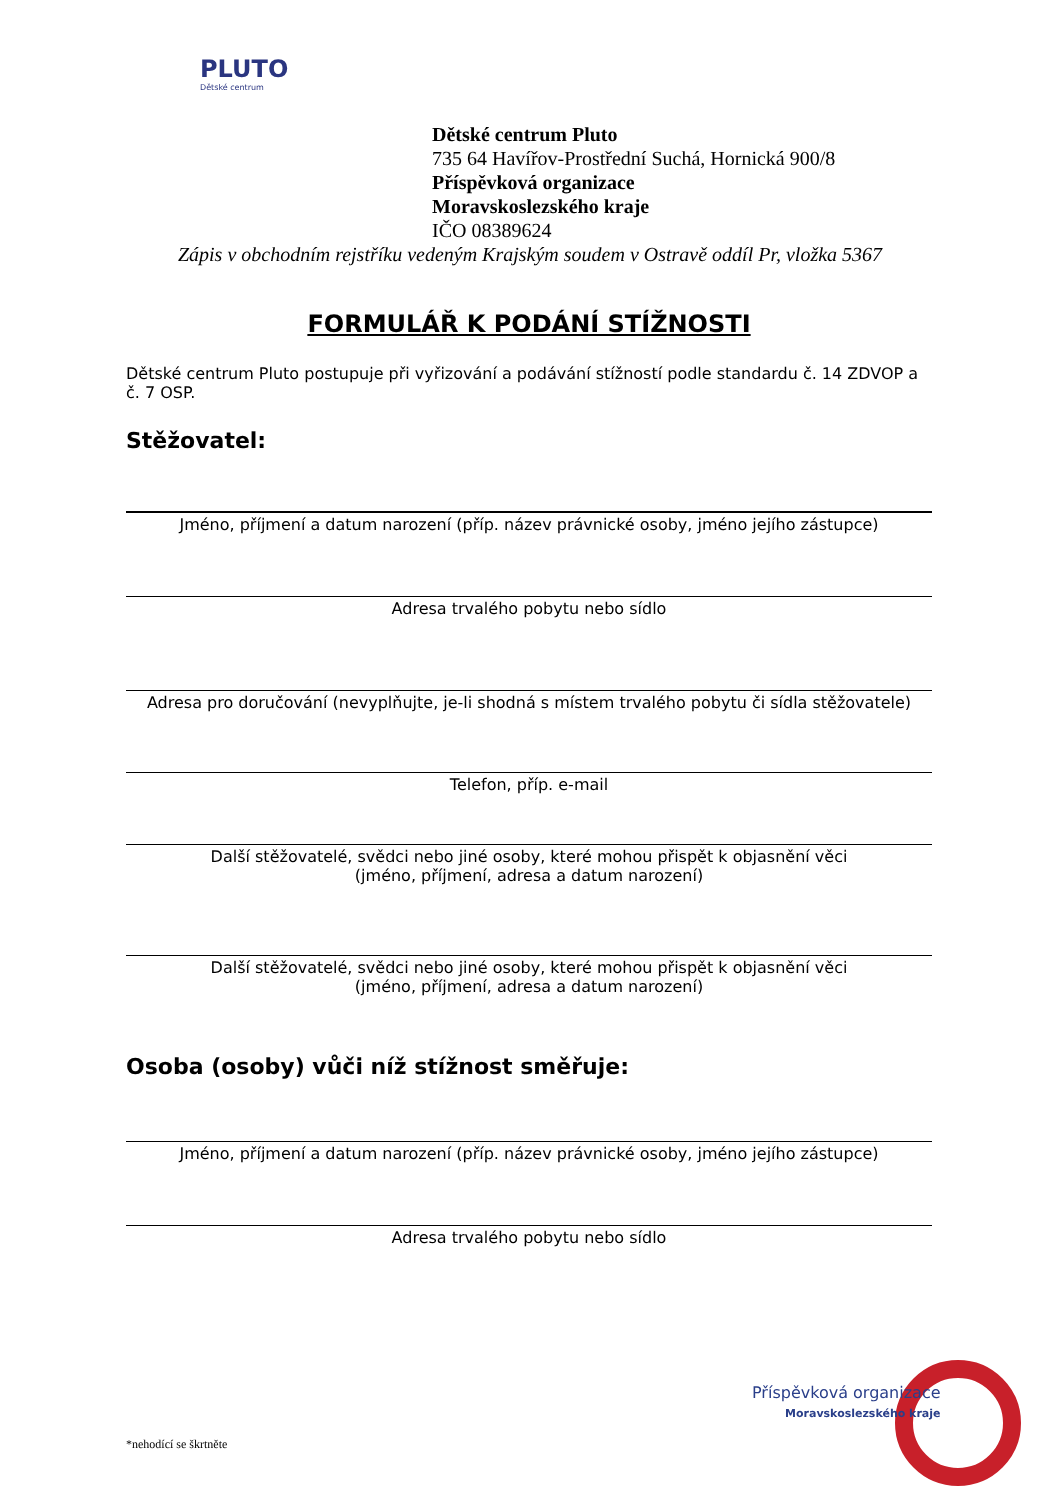PLUTO
Dětské centrum
Dětské centrum Pluto
735 64 Havířov-Prostřední Suchá, Hornická 900/8
Příspěvková organizace
Moravskoslezského kraje
IČO 08389624
Zápis v obchodním rejstříku vedeným Krajským soudem v Ostravě oddíl Pr, vložka 5367
FORMULÁŘ K PODÁNÍ STÍŽNOSTI
Dětské centrum Pluto postupuje při vyřizování a podávání stížností podle standardu č. 14 ZDVOP a č. 7 OSP.
Stěžovatel:
Jméno, příjmení a datum narození (příp. název právnické osoby, jméno jejího zástupce)
Adresa trvalého pobytu nebo sídlo
Adresa pro doručování (nevyplňujte, je-li shodná s místem trvalého pobytu či sídla stěžovatele)
Telefon, příp. e-mail
Další stěžovatelé, svědci nebo jiné osoby, které mohou přispět k objasnění věci
(jméno, příjmení, adresa a datum narození)
Další stěžovatelé, svědci nebo jiné osoby, které mohou přispět k objasnění věci
(jméno, příjmení, adresa a datum narození)
Osoba (osoby) vůči níž stížnost směřuje:
Jméno, příjmení a datum narození (příp. název právnické osoby, jméno jejího zástupce)
Adresa trvalého pobytu nebo sídlo
Příspěvková organizace
Moravskoslezského kraje
*nehodící se škrtněte